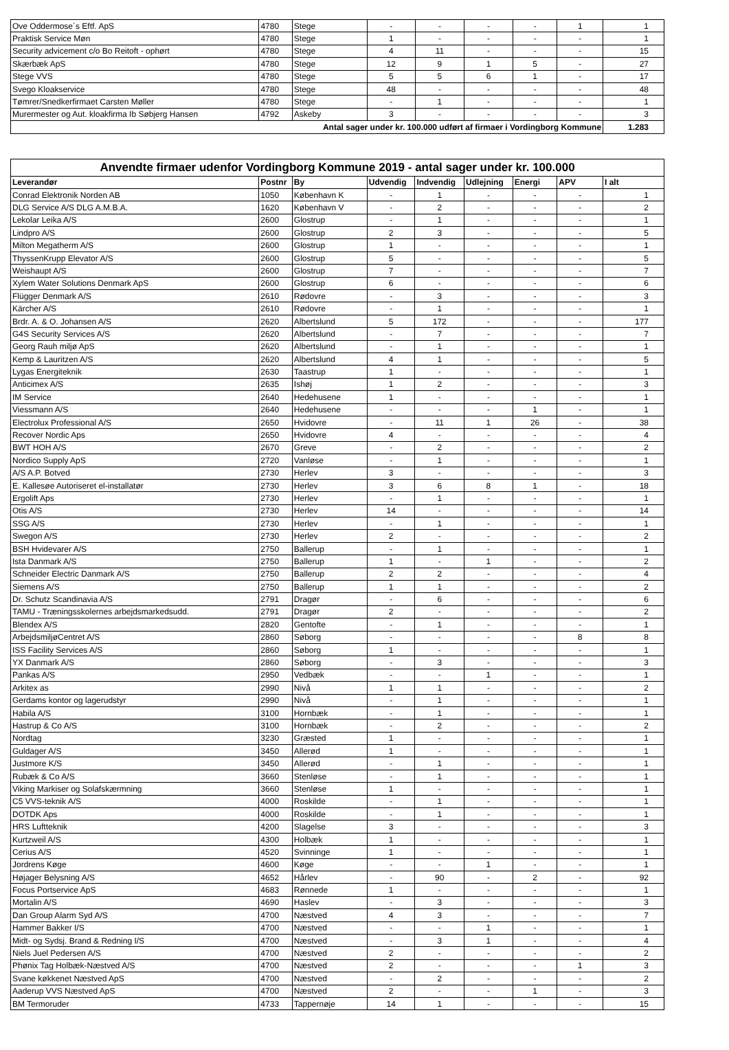| Ove Oddermose´s Eftf. ApS | 4780 | Stege | - | - | - | - | 1 | 1 |
| Praktisk Service Møn | 4780 | Stege | 1 | - | - | - | - | 1 |
| Security advicement c/o Bo Reitoft - ophørt | 4780 | Stege | 4 | 11 | - | - | - | 15 |
| Skærbæk ApS | 4780 | Stege | 12 | 9 | 1 | 5 | - | 27 |
| Stege VVS | 4780 | Stege | 5 | 5 | 6 | 1 | - | 17 |
| Svego Kloakservice | 4780 | Stege | 48 | - | - | - | - | 48 |
| Tømrer/Snedkerfirmaet Carsten Møller | 4780 | Stege | - | 1 | - | - | - | 1 |
| Murermester og Aut. kloakfirma Ib Søbjerg Hansen | 4792 | Askeby | 3 | - | - | - | - | 3 |
| Antal sager under kr. 100.000 udført af firmaer i Vordingborg Kommune | | | | | | | | 1.283 |
| Anvendte firmaer udenfor Vordingborg Kommune 2019 - antal sager under kr. 100.000 | | | | | | | | |
| Leverandør | Postnr | By | Udvendig | Indvendig | Udlejning | Energi | APV | I alt |
| Conrad Elektronik Norden AB | 1050 | København K | - | 1 | - | - | - | 1 |
| DLG Service A/S DLG A.M.B.A. | 1620 | København V | - | 2 | - | - | - | 2 |
| Lekolar Leika A/S | 2600 | Glostrup | - | 1 | - | - | - | 1 |
| Lindpro A/S | 2600 | Glostrup | 2 | 3 | - | - | - | 5 |
| Milton Megatherm A/S | 2600 | Glostrup | 1 | - | - | - | - | 1 |
| ThyssenKrupp Elevator A/S | 2600 | Glostrup | 5 | - | - | - | - | 5 |
| Weishaupt A/S | 2600 | Glostrup | 7 | - | - | - | - | 7 |
| Xylem Water Solutions Denmark ApS | 2600 | Glostrup | 6 | - | - | - | - | 6 |
| Flügger Denmark A/S | 2610 | Rødovre | - | 3 | - | - | - | 3 |
| Kärcher A/S | 2610 | Rødovre | - | 1 | - | - | - | 1 |
| Brdr. A. & O. Johansen A/S | 2620 | Albertslund | 5 | 172 | - | - | - | 177 |
| G4S Security Services A/S | 2620 | Albertslund | - | 7 | - | - | - | 7 |
| Georg Rauh miljø ApS | 2620 | Albertslund | - | 1 | - | - | - | 1 |
| Kemp & Lauritzen A/S | 2620 | Albertslund | 4 | 1 | - | - | - | 5 |
| Lygas Energiteknik | 2630 | Taastrup | 1 | - | - | - | - | 1 |
| Anticimex A/S | 2635 | Ishøj | 1 | 2 | - | - | - | 3 |
| IM Service | 2640 | Hedehusene | 1 | - | - | - | - | 1 |
| Viessmann A/S | 2640 | Hedehusene | - | - | - | 1 | - | 1 |
| Electrolux Professional A/S | 2650 | Hvidovre | - | 11 | 1 | 26 | - | 38 |
| Recover Nordic Aps | 2650 | Hvidovre | 4 | - | - | - | - | 4 |
| BWT HOH A/S | 2670 | Greve | - | 2 | - | - | - | 2 |
| Nordico Supply ApS | 2720 | Vanløse | - | 1 | - | - | - | 1 |
| A/S A.P. Botved | 2730 | Herlev | 3 | - | - | - | - | 3 |
| E. Kallesøe Autoriseret el-installatør | 2730 | Herlev | 3 | 6 | 8 | 1 | - | 18 |
| Ergolift Aps | 2730 | Herlev | - | 1 | - | - | - | 1 |
| Otis A/S | 2730 | Herlev | 14 | - | - | - | - | 14 |
| SSG A/S | 2730 | Herlev | - | 1 | - | - | - | 1 |
| Swegon A/S | 2730 | Herlev | 2 | - | - | - | - | 2 |
| BSH Hvidevarer A/S | 2750 | Ballerup | - | 1 | - | - | - | 1 |
| Ista Danmark A/S | 2750 | Ballerup | 1 | - | 1 | - | - | 2 |
| Schneider Electric Danmark A/S | 2750 | Ballerup | 2 | 2 | - | - | - | 4 |
| Siemens A/S | 2750 | Ballerup | 1 | 1 | - | - | - | 2 |
| Dr. Schutz Scandinavia A/S | 2791 | Dragør | - | 6 | - | - | - | 6 |
| TAMU - Træningsskolernes arbejdsmarkedsudd. | 2791 | Dragør | 2 | - | - | - | - | 2 |
| Blendex A/S | 2820 | Gentofte | - | 1 | - | - | - | 1 |
| ArbejdsmiljøCentret A/S | 2860 | Søborg | - | - | - | - | 8 | 8 |
| ISS Facility Services A/S | 2860 | Søborg | 1 | - | - | - | - | 1 |
| YX Danmark A/S | 2860 | Søborg | - | 3 | - | - | - | 3 |
| Pankas A/S | 2950 | Vedbæk | - | - | 1 | - | - | 1 |
| Arkitex as | 2990 | Nivå | 1 | 1 | - | - | - | 2 |
| Gerdams kontor og lagerudstyr | 2990 | Nivå | - | 1 | - | - | - | 1 |
| Habila A/S | 3100 | Hornbæk | - | 1 | - | - | - | 1 |
| Hastrup & Co A/S | 3100 | Hornbæk | - | 2 | - | - | - | 2 |
| Nordtag | 3230 | Græsted | 1 | - | - | - | - | 1 |
| Guldager A/S | 3450 | Allerød | 1 | - | - | - | - | 1 |
| Justmore K/S | 3450 | Allerød | - | 1 | - | - | - | 1 |
| Rubæk & Co A/S | 3660 | Stenløse | - | 1 | - | - | - | 1 |
| Viking Markiser og Solafskærmning | 3660 | Stenløse | 1 | - | - | - | - | 1 |
| C5 VVS-teknik A/S | 4000 | Roskilde | - | 1 | - | - | - | 1 |
| DOTDK Aps | 4000 | Roskilde | - | 1 | - | - | - | 1 |
| HRS Luftteknik | 4200 | Slagelse | 3 | - | - | - | - | 3 |
| Kurtzweil A/S | 4300 | Holbæk | 1 | - | - | - | - | 1 |
| Cerius A/S | 4520 | Svinninge | 1 | - | - | - | - | 1 |
| Jordrens Køge | 4600 | Køge | - | - | 1 | - | - | 1 |
| Højager Belysning A/S | 4652 | Hårlev | - | 90 | - | 2 | - | 92 |
| Focus Portservice ApS | 4683 | Rønnede | 1 | - | - | - | - | 1 |
| Mortalin A/S | 4690 | Haslev | - | 3 | - | - | - | 3 |
| Dan Group Alarm Syd A/S | 4700 | Næstved | 4 | 3 | - | - | - | 7 |
| Hammer Bakker I/S | 4700 | Næstved | - | - | 1 | - | - | 1 |
| Midt- og Sydsj. Brand & Redning I/S | 4700 | Næstved | - | 3 | 1 | - | - | 4 |
| Niels Juel Pedersen A/S | 4700 | Næstved | 2 | - | - | - | - | 2 |
| Phønix Tag Holbæk-Næstved A/S | 4700 | Næstved | 2 | - | - | - | 1 | 3 |
| Svane køkkenet Næstved ApS | 4700 | Næstved | - | 2 | - | - | - | 2 |
| Aaderup VVS Næstved ApS | 4700 | Næstved | 2 | - | - | 1 | - | 3 |
| BM Termoruder | 4733 | Tappernøje | 14 | 1 | - | - | - | 15 |